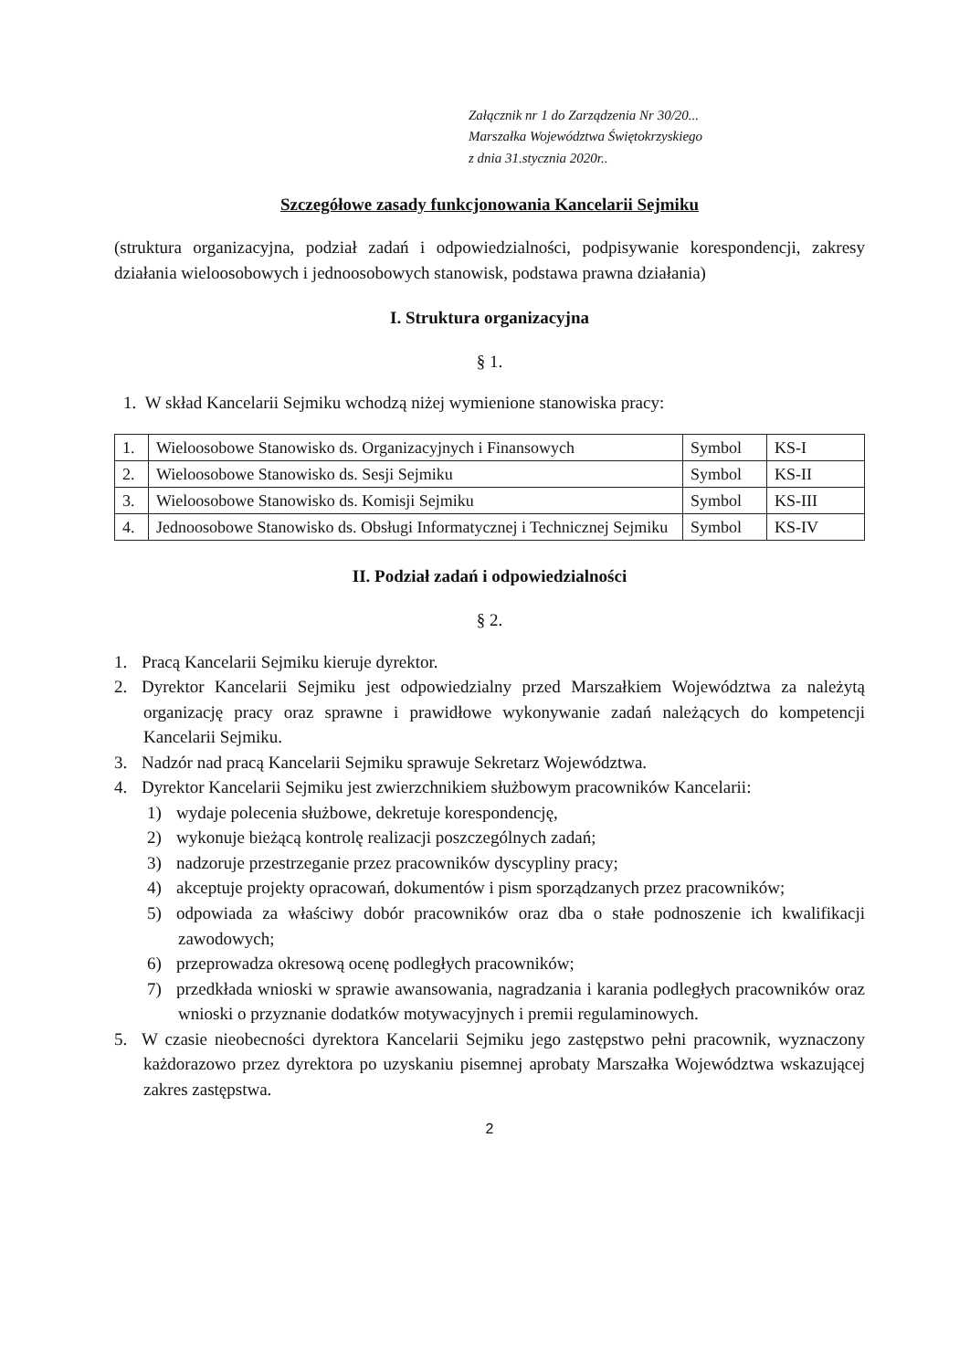Załącznik nr 1 do Zarządzenia Nr 30/20...
Marszałka Województwa Świętokrzyskiego
z dnia 31.stycznia 2020r..
Szczegółowe zasady funkcjonowania Kancelarii Sejmiku
(struktura organizacyjna, podział zadań i odpowiedzialności, podpisywanie korespondencji, zakresy działania wieloosobowych i jednoosobowych stanowisk, podstawa prawna działania)
I. Struktura organizacyjna
§ 1.
1. W skład Kancelarii Sejmiku wchodzą niżej wymienione stanowiska pracy:
| 1. | Wieloosobowe Stanowisko ds. Organizacyjnych i Finansowych | Symbol | KS-I |
| 2. | Wieloosobowe Stanowisko ds. Sesji Sejmiku | Symbol | KS-II |
| 3. | Wieloosobowe Stanowisko ds. Komisji Sejmiku | Symbol | KS-III |
| 4. | Jednoosobowe Stanowisko ds. Obsługi Informatycznej i Technicznej Sejmiku | Symbol | KS-IV |
II. Podział zadań i odpowiedzialności
§ 2.
1. Pracą Kancelarii Sejmiku kieruje dyrektor.
2. Dyrektor Kancelarii Sejmiku jest odpowiedzialny przed Marszałkiem Województwa za należytą organizację pracy oraz sprawne i prawidłowe wykonywanie zadań należących do kompetencji Kancelarii Sejmiku.
3. Nadzór nad pracą Kancelarii Sejmiku sprawuje Sekretarz Województwa.
4. Dyrektor Kancelarii Sejmiku jest zwierzchnikiem służbowym pracowników Kancelarii:
1) wydaje polecenia służbowe, dekretuje korespondencję,
2) wykonuje bieżącą kontrolę realizacji poszczególnych zadań;
3) nadzoruje przestrzeganie przez pracowników dyscypliny pracy;
4) akceptuje projekty opracowań, dokumentów i pism sporządzanych przez pracowników;
5) odpowiada za właściwy dobór pracowników oraz dba o stałe podnoszenie ich kwalifikacji zawodowych;
6) przeprowadza okresową ocenę podległych pracowników;
7) przedkłada wnioski w sprawie awansowania, nagradzania i karania podległych pracowników oraz wnioski o przyznanie dodatków motywacyjnych i premii regulaminowych.
5. W czasie nieobecności dyrektora Kancelarii Sejmiku jego zastępstwo pełni pracownik, wyznaczony każdorazowo przez dyrektora po uzyskaniu pisemnej aprobaty Marszałka Województwa wskazującej zakres zastępstwa.
2